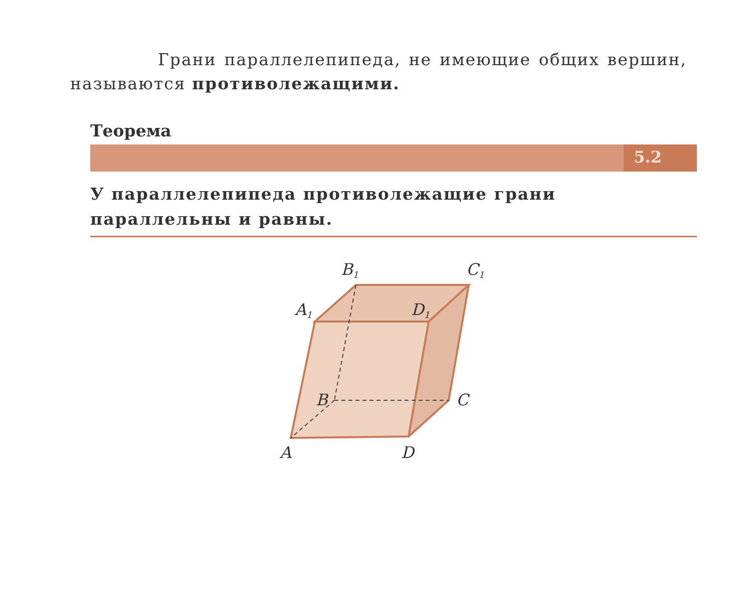Грани параллелепипеда, не имеющие общих вершин, называются противолежащими.
Теорема
5.2
У параллелепипеда противолежащие грани параллельны и равны.
B1
C1
A1
D1
B
C
A
D